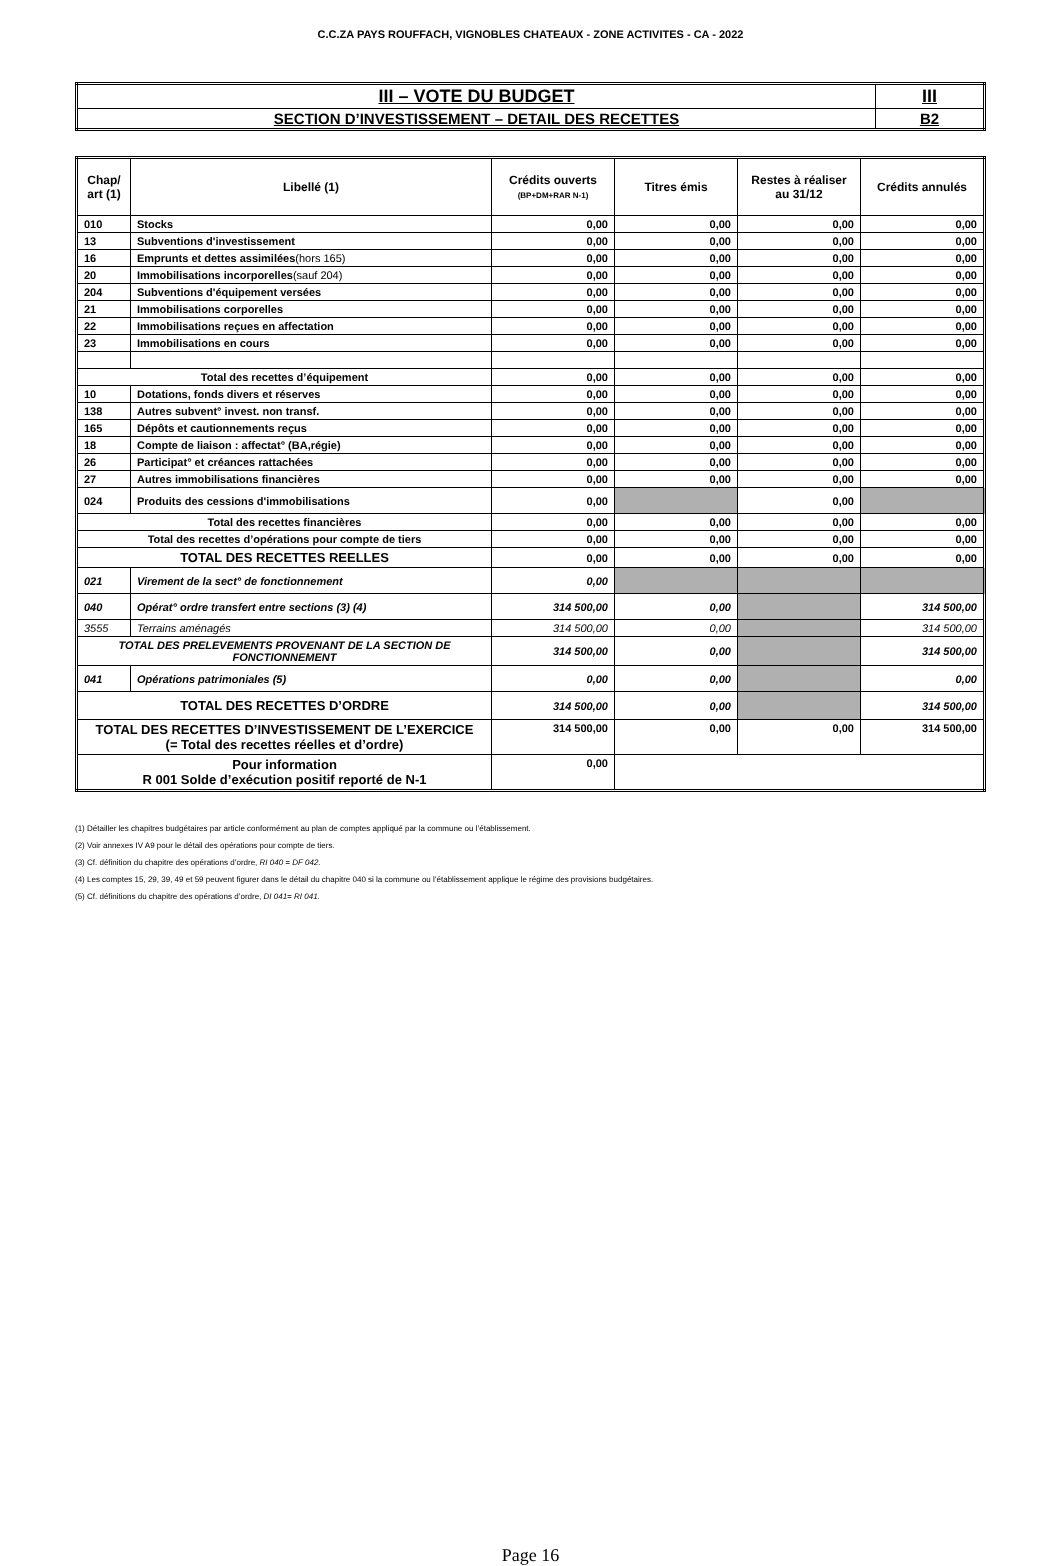C.C.ZA PAYS ROUFFACH, VIGNOBLES CHATEAUX - ZONE ACTIVITES - CA - 2022
| III – VOTE DU BUDGET | III |
| SECTION D’INVESTISSEMENT – DETAIL DES RECETTES | B2 |
| Chap/ art (1) | Libellé (1) | Crédits ouverts (BP+DM+RAR N-1) | Titres émis | Restes à réaliser au 31/12 | Crédits annulés |
| --- | --- | --- | --- | --- | --- |
| 010 | Stocks | 0,00 | 0,00 | 0,00 | 0,00 |
| 13 | Subventions d'investissement | 0,00 | 0,00 | 0,00 | 0,00 |
| 16 | Emprunts et dettes assimilées (hors 165) | 0,00 | 0,00 | 0,00 | 0,00 |
| 20 | Immobilisations incorporelles (sauf 204) | 0,00 | 0,00 | 0,00 | 0,00 |
| 204 | Subventions d'équipement versées | 0,00 | 0,00 | 0,00 | 0,00 |
| 21 | Immobilisations corporelles | 0,00 | 0,00 | 0,00 | 0,00 |
| 22 | Immobilisations reçues en affectation | 0,00 | 0,00 | 0,00 | 0,00 |
| 23 | Immobilisations en cours | 0,00 | 0,00 | 0,00 | 0,00 |
| Total des recettes d’équipement | | 0,00 | 0,00 | 0,00 | 0,00 |
| 10 | Dotations, fonds divers et réserves | 0,00 | 0,00 | 0,00 | 0,00 |
| 138 | Autres subvent° invest. non transf. | 0,00 | 0,00 | 0,00 | 0,00 |
| 165 | Dépôts et cautionnements reçus | 0,00 | 0,00 | 0,00 | 0,00 |
| 18 | Compte de liaison : affectat° (BA,régie) | 0,00 | 0,00 | 0,00 | 0,00 |
| 26 | Participat° et créances rattachées | 0,00 | 0,00 | 0,00 | 0,00 |
| 27 | Autres immobilisations financières | 0,00 | 0,00 | 0,00 | 0,00 |
| 024 | Produits des cessions d'immobilisations | 0,00 | | 0,00 | |
| Total des recettes financières | | 0,00 | 0,00 | 0,00 | 0,00 |
| Total des recettes d’opérations pour compte de tiers | | 0,00 | 0,00 | 0,00 | 0,00 |
| TOTAL DES RECETTES REELLES | | 0,00 | 0,00 | 0,00 | 0,00 |
| 021 | Virement de la sect° de fonctionnement | 0,00 | | | |
| 040 | Opérat° ordre transfert entre sections (3) (4) | 314 500,00 | 0,00 | | 314 500,00 |
| 3555 | Terrains aménagés | 314 500,00 | 0,00 | | 314 500,00 |
| TOTAL DES PRELEVEMENTS PROVENANT DE LA SECTION DE FONCTIONNEMENT | | 314 500,00 | 0,00 | | 314 500,00 |
| 041 | Opérations patrimoniales (5) | 0,00 | 0,00 | | 0,00 |
| TOTAL DES RECETTES D’ORDRE | | 314 500,00 | 0,00 | | 314 500,00 |
| TOTAL DES RECETTES D’INVESTISSEMENT DE L’EXERCICE (= Total des recettes réelles et d’ordre) | | 314 500,00 | 0,00 | 0,00 | 314 500,00 |
| Pour information R 001 Solde d’exécution positif reporté de N-1 | | 0,00 | | | |
(1) Détailler les chapitres budgétaires par article conformément au plan de comptes appliqué par la commune ou l’établissement.
(2) Voir annexes IV A9 pour le détail des opérations pour compte de tiers.
(3) Cf. définition du chapitre des opérations d’ordre, RI 040 = DF 042.
(4) Les comptes 15, 29, 39, 49 et 59 peuvent figurer dans le détail du chapitre 040 si la commune ou l’établissement applique le régime des provisions budgétaires.
(5) Cf. définitions du chapitre des opérations d’ordre, DI 041= RI 041.
Page 16